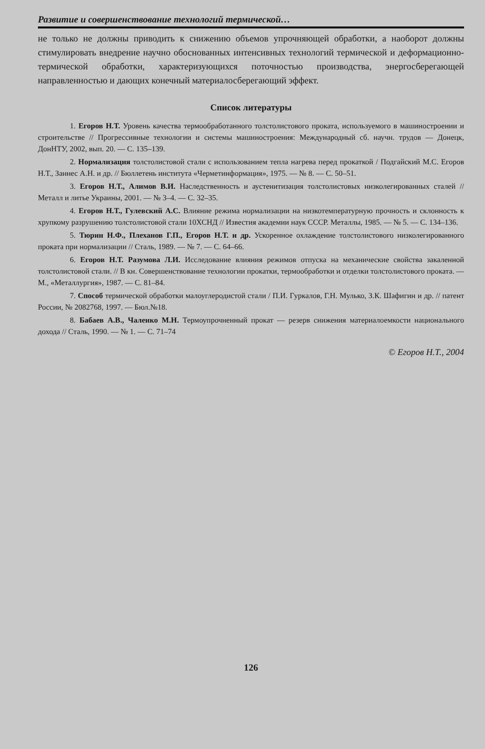Развитие и совершенствование технологий термической…
не только не должны приводить к снижению объемов упрочняющей обработки, а наоборот должны стимулировать внедрение научно обоснованных интенсивных технологий термической и деформационно-термической обработки, характеризующихся поточностью производства, энергосберегающей направленностью и дающих конечный материалосберегающий эффект.
Список литературы
1. Егоров Н.Т. Уровень качества термообработанного толстолистового проката, используемого в машиностроении и строительстве // Прогрессивные технологии и системы машиностроения: Международный сб. научн. трудов — Донецк, ДонНТУ, 2002, вып. 20. — С. 135–139.
2. Нормализация толстолистовой стали с использованием тепла нагрева перед прокаткой / Подгайский М.С. Егоров Н.Т., Заннес А.Н. и др. // Бюллетень института «Черметинформация», 1975. — № 8. — С. 50–51.
3. Егоров Н.Т., Алимов В.И. Наследственность и аустенитизация толстолистовых низколегированных сталей // Металл и литье Украины, 2001. — № 3–4. — С. 32–35.
4. Егоров Н.Т., Гулевский А.С. Влияние режима нормализации на низкотемпературную прочность и склонность к хрупкому разрушению толстолистовой стали 10ХСНД // Известия академии наук СССР. Металлы, 1985. — № 5. — С. 134–136.
5. Тюрин Н.Ф., Плеханов Г.П., Егоров Н.Т. и др. Ускоренное охлаждение толстолистового низколегированного проката при нормализации // Сталь, 1989. — № 7. — С. 64–66.
6. Егоров Н.Т. Разумова Л.И. Исследование влияния режимов отпуска на механические свойства закаленной толстолистовой стали. // В кн. Совершенствование технологии прокатки, термообработки и отделки толстолистового проката. — М., «Металлургия», 1987. — С. 81–84.
7. Способ термической обработки малоуглеродистой стали / П.И. Гуркалов, Г.Н. Мулько, З.К. Шафигин и др. // патент России, № 2082768, 1997. — Бюл.№18.
8. Бабаев А.В., Чаленко М.Н. Термоупрочненный прокат — резерв снижения материалоемкости национального дохода // Сталь, 1990. — № 1. — С. 71–74
© Егоров Н.Т., 2004
126